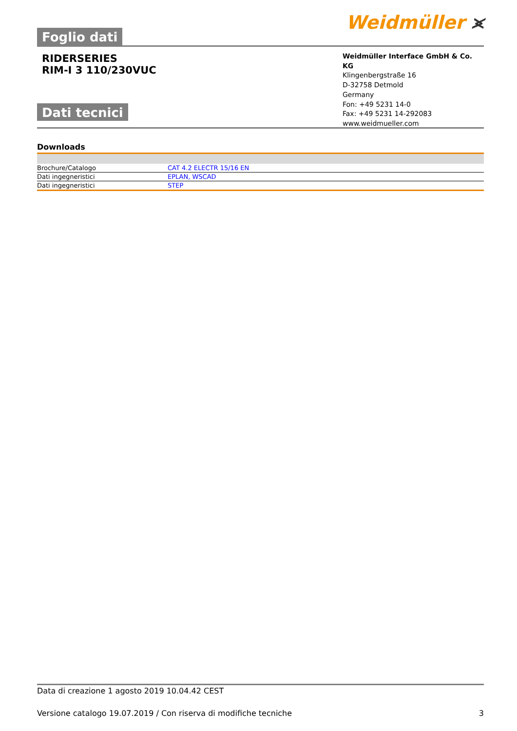Foglio dati
Weidmüller ⪤
RIDERSERIES
RIM-I 3 110/230VUC
Dati tecnici
Weidmüller Interface GmbH & Co. KG
Klingenbergstraße 16
D-32758 Detmold
Germany
Fon: +49 5231 14-0
Fax: +49 5231 14-292083
www.weidmueller.com
Downloads
| Brochure/Catalogo | CAT 4.2 ELECTR 15/16 EN |
| Dati ingegneristici | EPLAN, WSCAD |
| Dati ingegneristici | STEP |
Data di creazione 1 agosto 2019 10.04.42 CEST
Versione catalogo 19.07.2019 / Con riserva di modifiche tecniche 3